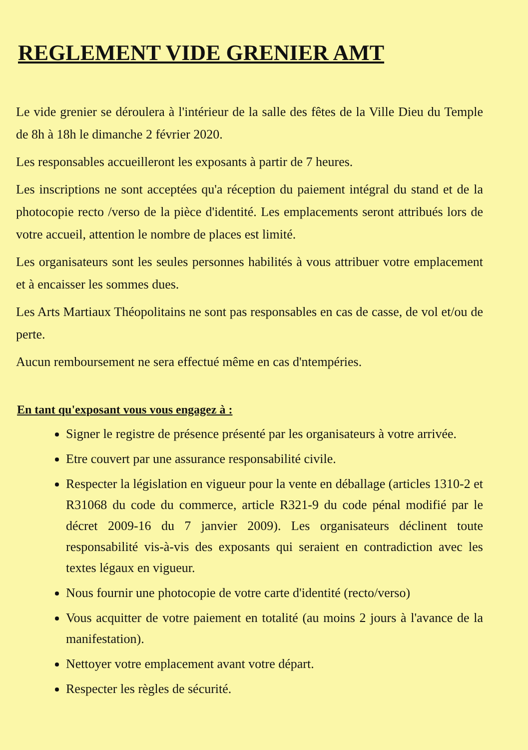REGLEMENT VIDE GRENIER AMT
Le vide grenier se déroulera à l'intérieur de la salle des fêtes de la Ville Dieu du Temple de 8h à 18h le dimanche 2 février 2020.
Les responsables accueilleront les exposants à partir de 7 heures.
Les inscriptions ne sont acceptées qu'a réception du paiement intégral du stand et de la photocopie recto /verso de la pièce d'identité. Les emplacements seront attribués lors de votre accueil, attention le nombre de places est limité.
Les organisateurs sont les seules personnes habilités à vous attribuer votre emplacement et à encaisser les sommes dues.
Les Arts Martiaux Théopolitains ne sont pas responsables en cas de casse, de vol et/ou de perte.
Aucun remboursement ne sera effectué même en cas d'ntempéries.
En tant qu'exposant vous vous engagez à :
Signer le registre de présence présenté par les organisateurs à votre arrivée.
Etre couvert par une assurance responsabilité civile.
Respecter la législation en vigueur pour la vente en déballage (articles 1310-2 et R31068 du code du commerce, article R321-9 du code pénal modifié par le décret 2009-16 du 7 janvier 2009). Les organisateurs déclinent toute responsabilité vis-à-vis des exposants qui seraient en contradiction avec les textes légaux en vigueur.
Nous fournir une photocopie de votre carte d'identité (recto/verso)
Vous acquitter de votre paiement en totalité (au moins 2 jours à l'avance de la manifestation).
Nettoyer votre emplacement avant votre départ.
Respecter les règles de sécurité.